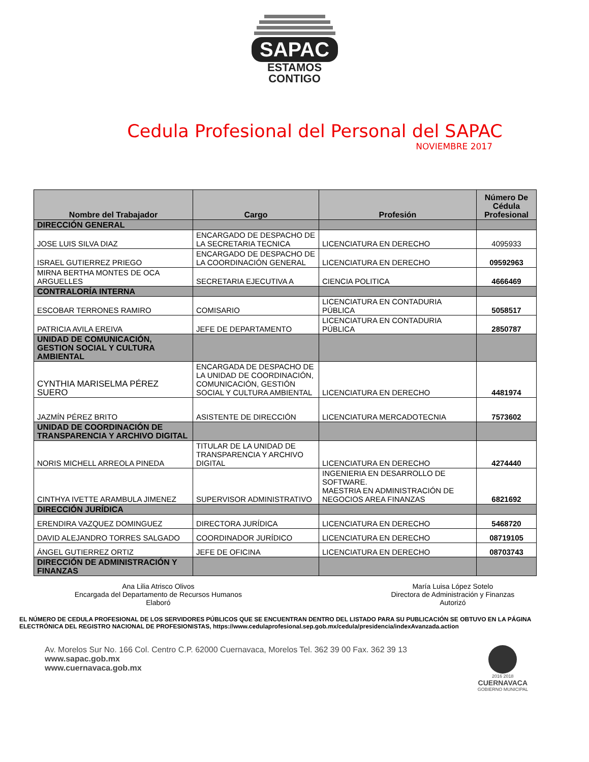SAPAC
ESTAMOS
CONTIGO
Cedula Profesional del Personal del SAPAC
NOVIEMBRE 2017
| Nombre del Trabajador | Cargo | Profesión | Número De Cédula Profesional |
| --- | --- | --- | --- |
| DIRECCIÓN GENERAL | | | |
| JOSE LUIS SILVA DIAZ | ENCARGADO DE DESPACHO DE LA SECRETARIA TECNICA | LICENCIATURA EN DERECHO | 4095933 |
| ISRAEL GUTIERREZ PRIEGO | ENCARGADO DE DESPACHO DE LA COORDINACIÓN GENERAL | LICENCIATURA EN DERECHO | 09592963 |
| MIRNA BERTHA MONTES DE OCA ARGUELLES | SECRETARIA EJECUTIVA A | CIENCIA POLITICA | 4666469 |
| CONTRALORÍA INTERNA | | | |
| ESCOBAR TERRONES RAMIRO | COMISARIO | LICENCIATURA EN CONTADURIA PÚBLICA | 5058517 |
| PATRICIA AVILA EREIVA | JEFE DE DEPARTAMENTO | LICENCIATURA EN CONTADURIA PÚBLICA | 2850787 |
| UNIDAD DE COMUNICACIÓN, GESTION SOCIAL Y CULTURA AMBIENTAL | | | |
| CYNTHIA MARISELMA PÉREZ SUERO | ENCARGADA DE DESPACHO DE LA UNIDAD DE COORDINACIÓN, COMUNICACIÓN, GESTIÓN SOCIAL Y CULTURA AMBIENTAL | LICENCIATURA EN DERECHO | 4481974 |
| JAZMÍN PÉREZ BRITO | ASISTENTE DE DIRECCIÓN | LICENCIATURA MERCADOTECNIA | 7573602 |
| UNIDAD DE COORDINACIÓN DE TRANSPARENCIA Y ARCHIVO DIGITAL | | | |
| NORIS MICHELL ARREOLA PINEDA | TITULAR DE LA UNIDAD DE TRANSPARENCIA Y ARCHIVO DIGITAL | LICENCIATURA EN DERECHO | 4274440 |
| CINTHYA IVETTE ARAMBULA JIMENEZ | SUPERVISOR ADMINISTRATIVO | INGENIERIA EN DESARROLLO DE SOFTWARE. MAESTRIA EN ADMINISTRACIÓN DE NEGOCIOS AREA FINANZAS | 6821692 |
| DIRECCIÓN JURÍDICA | | | |
| ERENDIRA VAZQUEZ DOMINGUEZ | DIRECTORA JURÍDICA | LICENCIATURA EN DERECHO | 5468720 |
| DAVID ALEJANDRO TORRES SALGADO | COORDINADOR JURÍDICO | LICENCIATURA EN DERECHO | 08719105 |
| ÁNGEL GUTIERREZ ORTIZ | JEFE DE OFICINA | LICENCIATURA EN DERECHO | 08703743 |
| DIRECCIÓN DE ADMINISTRACIÓN Y FINANZAS | | | |
Ana Lilia Atrisco Olivos
Encargada del Departamento de Recursos Humanos
Elaboró
María Luisa López Sotelo
Directora de Administración y Finanzas
Autorizó
EL NÚMERO DE CEDULA PROFESIONAL DE LOS SERVIDORES PÚBLICOS QUE SE ENCUENTRAN DENTRO DEL LISTADO PARA SU PUBLICACIÓN SE OBTUVO EN LA PÁGINA ELECTRÓNICA DEL REGISTRO NACIONAL DE PROFESIONISTAS, https://www.cedulaprofesional.sep.gob.mx/cedula/presidencia/indexAvanzada.action
Av. Morelos Sur No. 166 Col. Centro C.P. 62000 Cuernavaca, Morelos Tel. 362 39 00 Fax. 362 39 13
www.sapac.gob.mx
www.cuernavaca.gob.mx
2016 2018
CUERNAVACA
GOBIERNO MUNICIPAL